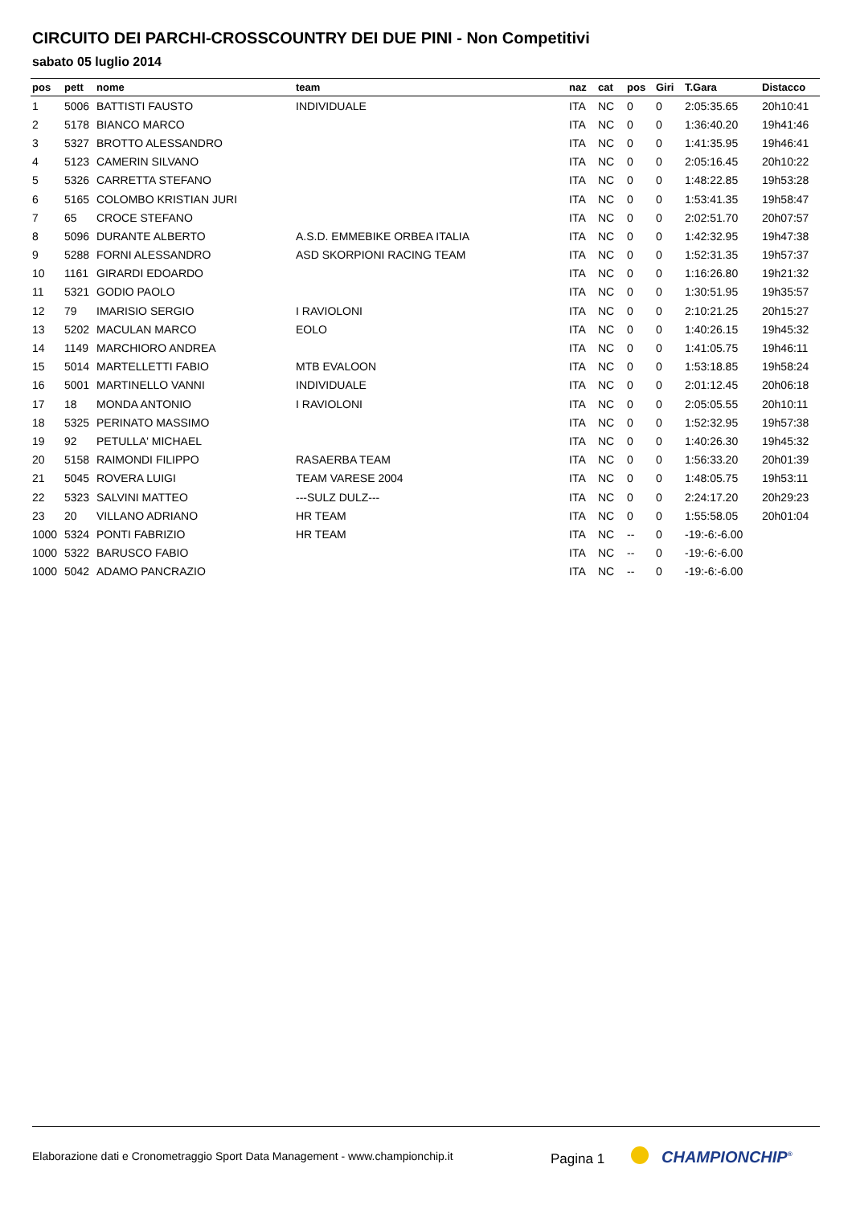CIRCUITO DEI PARCHI-CROSSCOUNTRY DEI DUE PINI - Non Competitivi
sabato 05 luglio 2014
| pos | pett | nome | team | naz | cat | pos | Giri | T.Gara | Distacco |
| --- | --- | --- | --- | --- | --- | --- | --- | --- | --- |
| 1 | 5006 | BATTISTI FAUSTO | INDIVIDUALE | ITA | NC | 0 | 0 | 2:05:35.65 | 20h10:41 |
| 2 | 5178 | BIANCO MARCO | | ITA | NC | 0 | 0 | 1:36:40.20 | 19h41:46 |
| 3 | 5327 | BROTTO ALESSANDRO | | ITA | NC | 0 | 0 | 1:41:35.95 | 19h46:41 |
| 4 | 5123 | CAMERIN SILVANO | | ITA | NC | 0 | 0 | 2:05:16.45 | 20h10:22 |
| 5 | 5326 | CARRETTA STEFANO | | ITA | NC | 0 | 0 | 1:48:22.85 | 19h53:28 |
| 6 | 5165 | COLOMBO KRISTIAN JURI | | ITA | NC | 0 | 0 | 1:53:41.35 | 19h58:47 |
| 7 | 65 | CROCE STEFANO | | ITA | NC | 0 | 0 | 2:02:51.70 | 20h07:57 |
| 8 | 5096 | DURANTE ALBERTO | A.S.D. EMMEBIKE ORBEA ITALIA | ITA | NC | 0 | 0 | 1:42:32.95 | 19h47:38 |
| 9 | 5288 | FORNI ALESSANDRO | ASD SKORPIONI RACING TEAM | ITA | NC | 0 | 0 | 1:52:31.35 | 19h57:37 |
| 10 | 1161 | GIRARDI EDOARDO | | ITA | NC | 0 | 0 | 1:16:26.80 | 19h21:32 |
| 11 | 5321 | GODIO PAOLO | | ITA | NC | 0 | 0 | 1:30:51.95 | 19h35:57 |
| 12 | 79 | IMARISIO SERGIO | I RAVIOLONI | ITA | NC | 0 | 0 | 2:10:21.25 | 20h15:27 |
| 13 | 5202 | MACULAN MARCO | EOLO | ITA | NC | 0 | 0 | 1:40:26.15 | 19h45:32 |
| 14 | 1149 | MARCHIORO ANDREA | | ITA | NC | 0 | 0 | 1:41:05.75 | 19h46:11 |
| 15 | 5014 | MARTELLETTI FABIO | MTB EVALOON | ITA | NC | 0 | 0 | 1:53:18.85 | 19h58:24 |
| 16 | 5001 | MARTINELLO VANNI | INDIVIDUALE | ITA | NC | 0 | 0 | 2:01:12.45 | 20h06:18 |
| 17 | 18 | MONDA ANTONIO | I RAVIOLONI | ITA | NC | 0 | 0 | 2:05:05.55 | 20h10:11 |
| 18 | 5325 | PERINATO MASSIMO | | ITA | NC | 0 | 0 | 1:52:32.95 | 19h57:38 |
| 19 | 92 | PETULLA' MICHAEL | | ITA | NC | 0 | 0 | 1:40:26.30 | 19h45:32 |
| 20 | 5158 | RAIMONDI FILIPPO | RASAERBA TEAM | ITA | NC | 0 | 0 | 1:56:33.20 | 20h01:39 |
| 21 | 5045 | ROVERA LUIGI | TEAM VARESE 2004 | ITA | NC | 0 | 0 | 1:48:05.75 | 19h53:11 |
| 22 | 5323 | SALVINI MATTEO | ---SULZ DULZ--- | ITA | NC | 0 | 0 | 2:24:17.20 | 20h29:23 |
| 23 | 20 | VILLANO ADRIANO | HR TEAM | ITA | NC | 0 | 0 | 1:55:58.05 | 20h01:04 |
| 1000 | 5324 | PONTI FABRIZIO | HR TEAM | ITA | NC | -- | 0 | -19:-6:-6.00 | |
| 1000 | 5322 | BARUSCO FABIO | | ITA | NC | -- | 0 | -19:-6:-6.00 | |
| 1000 | 5042 | ADAMO PANCRAZIO | | ITA | NC | -- | 0 | -19:-6:-6.00 | |
Elaborazione dati e Cronometraggio Sport Data Management - www.championchip.it Pagina 1 CHAMPIONCHIP<sup>®</sup>